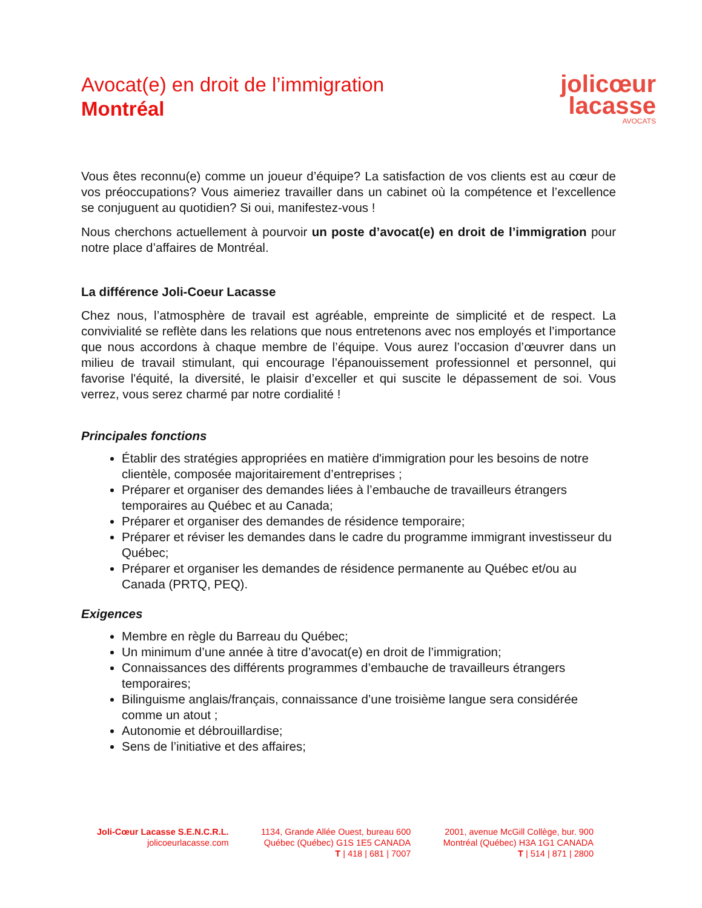Avocat(e) en droit de l’immigration
Montréal
jolicœur
lacasse
AVOCATS
Vous êtes reconnu(e) comme un joueur d’équipe? La satisfaction de vos clients est au cœur de vos préoccupations? Vous aimeriez travailler dans un cabinet où la compétence et l’excellence se conjuguent au quotidien? Si oui, manifestez-vous !
Nous cherchons actuellement à pourvoir un poste d’avocat(e) en droit de l’immigration pour notre place d’affaires de Montréal.
La différence Joli-Coeur Lacasse
Chez nous, l’atmosphère de travail est agréable, empreinte de simplicité et de respect. La convivialité se reflète dans les relations que nous entretenons avec nos employés et l’importance que nous accordons à chaque membre de l’équipe. Vous aurez l’occasion d’œuvrer dans un milieu de travail stimulant, qui encourage l’épanouissement professionnel et personnel, qui favorise l'équité, la diversité, le plaisir d’exceller et qui suscite le dépassement de soi. Vous verrez, vous serez charmé par notre cordialité !
Principales fonctions
Établir des stratégies appropriées en matière d'immigration pour les besoins de notre clientèle, composée majoritairement d’entreprises ;
Préparer et organiser des demandes liées à l’embauche de travailleurs étrangers temporaires au Québec et au Canada;
Préparer et organiser des demandes de résidence temporaire;
Préparer et réviser les demandes dans le cadre du programme immigrant investisseur du Québec;
Préparer et organiser les demandes de résidence permanente au Québec et/ou au Canada (PRTQ, PEQ).
Exigences
Membre en règle du Barreau du Québec;
Un minimum d’une année à titre d’avocat(e) en droit de l’immigration;
Connaissances des différents programmes d’embauche de travailleurs étrangers temporaires;
Bilinguisme anglais/français, connaissance d’une troisième langue sera considérée comme un atout ;
Autonomie et débrouillardise;
Sens de l’initiative et des affaires;
Joli-Cœur Lacasse S.E.N.C.R.L.
jolicoeurlacasse.com
1134, Grande Allée Ouest, bureau 600
Québec (Québec) G1S 1E5 CANADA
T | 418 | 681 | 7007
2001, avenue McGill Collège, bur. 900
Montréal (Québec) H3A 1G1 CANADA
T | 514 | 871 | 2800